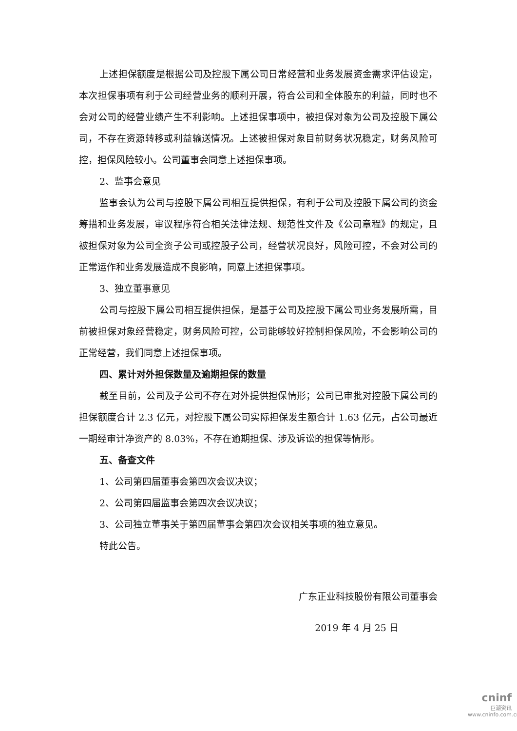上述担保额度是根据公司及控股下属公司日常经营和业务发展资金需求评估设定，本次担保事项有利于公司经营业务的顺利开展，符合公司和全体股东的利益，同时也不会对公司的经营业绩产生不利影响。上述担保事项中，被担保对象为公司及控股下属公司，不存在资源转移或利益输送情况。上述被担保对象目前财务状况稳定，财务风险可控，担保风险较小。公司董事会同意上述担保事项。
2、监事会意见
监事会认为公司与控股下属公司相互提供担保，有利于公司及控股下属公司的资金筹措和业务发展，审议程序符合相关法律法规、规范性文件及《公司章程》的规定，且被担保对象为公司全资子公司或控股子公司，经营状况良好，风险可控，不会对公司的正常运作和业务发展造成不良影响，同意上述担保事项。
3、独立董事意见
公司与控股下属公司相互提供担保，是基于公司及控股下属公司业务发展所需，目前被担保对象经营稳定，财务风险可控，公司能够较好控制担保风险，不会影响公司的正常经营，我们同意上述担保事项。
四、累计对外担保数量及逾期担保的数量
截至目前，公司及子公司不存在对外提供担保情形；公司已审批对控股下属公司的担保额度合计 2.3 亿元，对控股下属公司实际担保发生额合计 1.63 亿元，占公司最近一期经审计净资产的 8.03%，不存在逾期担保、涉及诉讼的担保等情形。
五、备查文件
1、公司第四届董事会第四次会议决议；
2、公司第四届监事会第四次会议决议；
3、公司独立董事关于第四届董事会第四次会议相关事项的独立意见。
特此公告。
广东正业科技股份有限公司董事会
2019 年 4 月 25 日
cninf
巨潮资讯
www.cninfo.com.cn